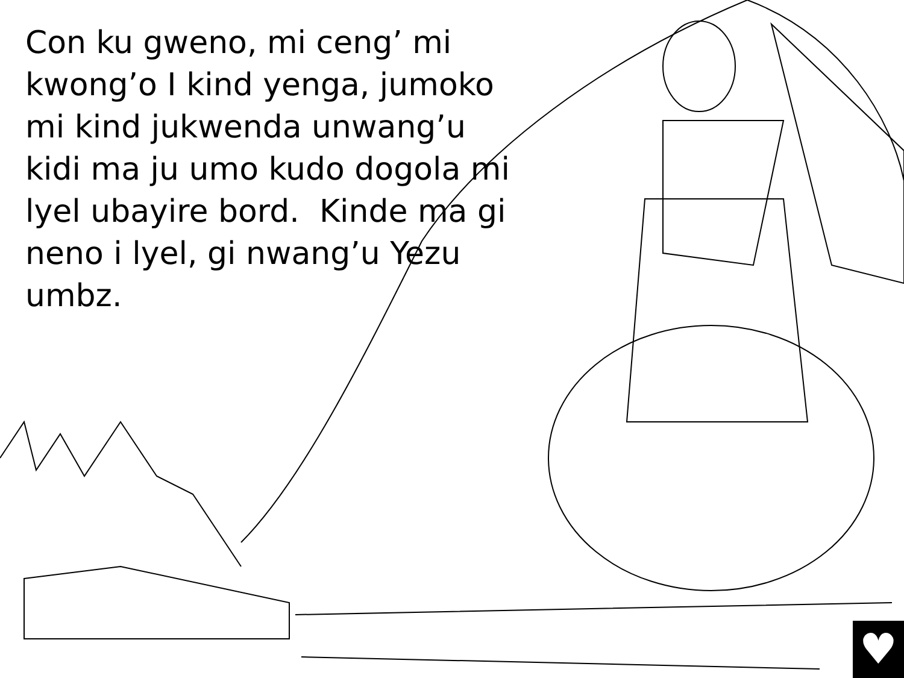Con ku gweno, mi ceng’ mi kwong’o I kind yenga, jumoko mi kind jukwenda unwang’u kidi ma ju umo kudo dogola mi lyel ubayire bord. Kinde ma gi neno i lyel, gi nwang’u Yezu umbz.
♥